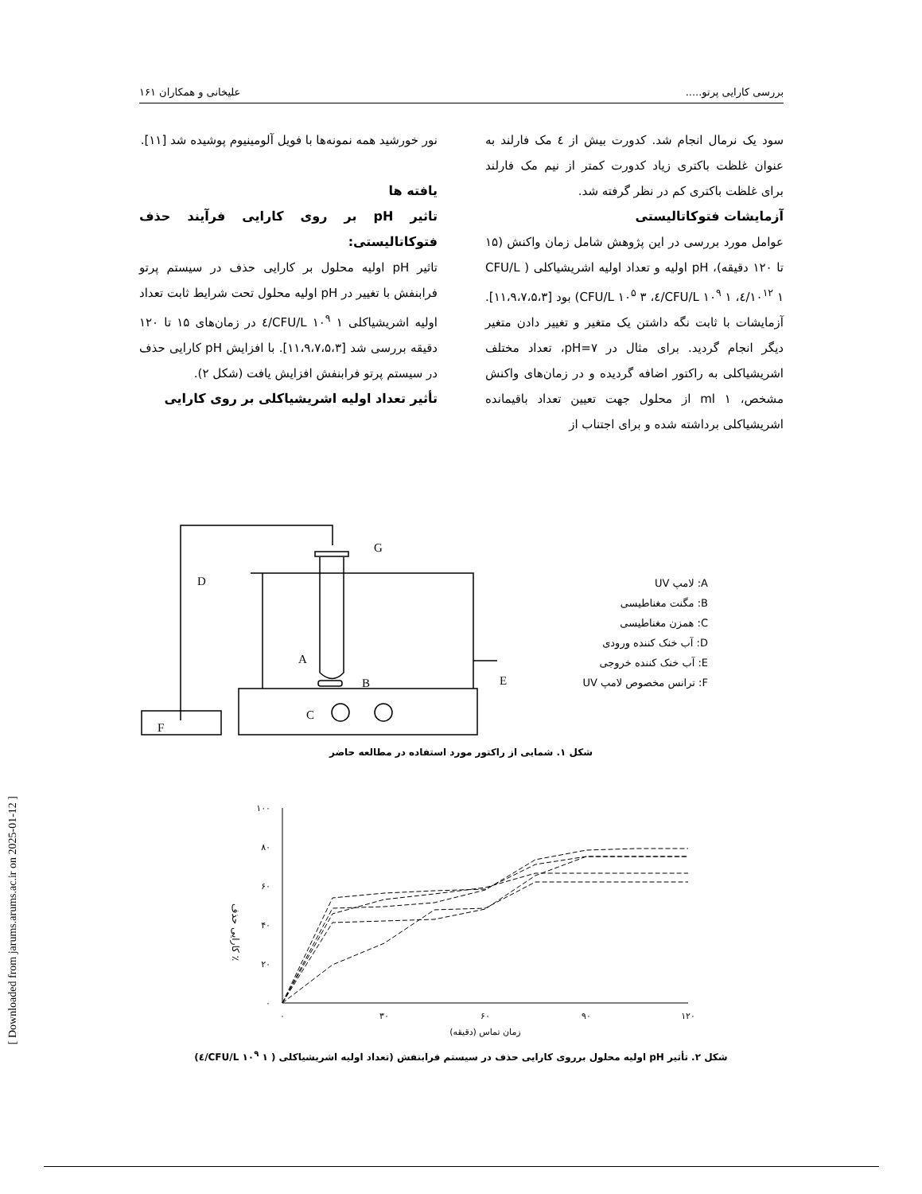بررسی کارایی پرتو..... علیخانی و همکاران ۱۶۱
سود یک نرمال انجام شد. کدورت بیش از ٤ مک فارلند به عنوان غلظت باکتری زیاد کدورت کمتر از نیم مک فارلند برای غلظت باکتری کم در نظر گرفته شد.
آزمایشات فتوکاتالیستی
عوامل مورد بررسی در این پژوهش شامل زمان واکنش (۱۵ تا ۱۲۰ دقیقه)، pH اولیه و تعداد اولیه اشریشیاکلی ( CFU/L ۱۰<sup>۱۲</sup> ۱/٤، CFU/L ۱۰<sup>۹</sup> ۱/٤، CFU/L ۱۰<sup>۵</sup> ۳) بود [۱۱،۹،۷،۵،۳]. آزمایشات با ثابت نگه داشتن یک متغیر و تغییر دادن متغیر دیگر انجام گردید. برای مثال در pH=۷، تعداد مختلف اشریشیاکلی به راکتور اضافه گردیده و در زمان‌های واکنش مشخص، ml ۱ از محلول جهت تعیین تعداد باقیمانده اشریشیاکلی برداشته شده و برای اجتناب از
نور خورشید همه نمونه‌ها با فویل آلومینیوم پوشیده شد [۱۱].
یافته ها
تاثیر pH بر روی کارایی فرآیند حذف فتوکاتالیستی:
تاثیر pH اولیه محلول بر کارایی حذف در سیستم پرتو فرابنفش با تغییر در pH اولیه محلول تحت شرایط ثابت تعداد اولیه اشریشیاکلی CFU/L ۱۰<sup>۹</sup> ۱/٤ در زمان‌های ۱۵ تا ۱۲۰ دقیقه بررسی شد [۱۱،۹،۷،۵،۳]. با افزایش pH کارایی حذف در سیستم پرتو فرابنفش افزایش یافت (شکل ۲).
تأثیر تعداد اولیه اشریشیاکلی بر روی کارایی
D
G
A
B
E
C
F
A: لامپ UV
B: مگنت مغناطیسی
C: همزن مغناطیسی
D: آب خنک کننده ورودی
E: آب خنک کننده خروجی
F: ترانس مخصوص لامپ UV
شکل ۱. شمایی از راکتور مورد استفاده در مطالعه حاضر
۱۰۰
۸۰
۶۰
۴۰
۲۰
۰
۰
۳۰
۶۰
۹۰
۱۲۰
زمان تماس (دقیقه)
کارایی حذف ٪
شکل ۲. تأثیر pH اولیه محلول برروی کارایی حذف در سیستم فرابنفش (تعداد اولیه اشریشیاکلی ( CFU/L ۱۰<sup>۹</sup> ۱/٤)
[ Downloaded from jarums.arums.ac.ir on 2025-01-12 ]